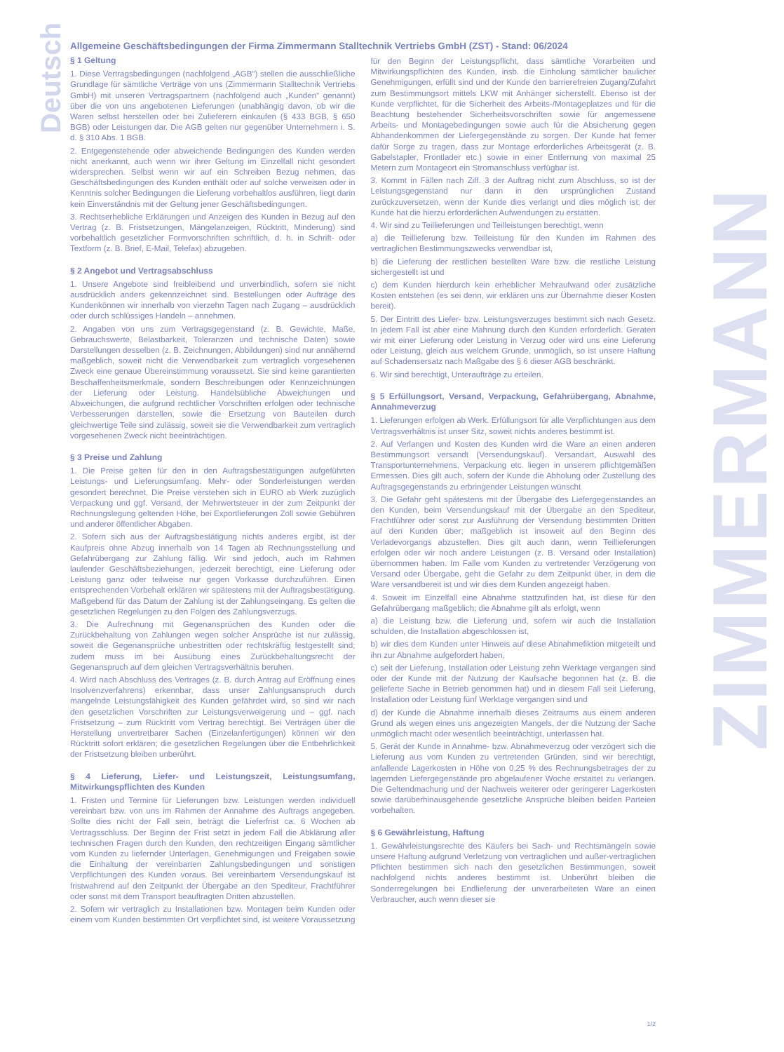Deutsch
ZIMMERMANN
Allgemeine Geschäftsbedingungen der Firma Zimmermann Stalltechnik Vertriebs GmbH (ZST) - Stand: 06/2024
§ 1 Geltung
1. Diese Vertragsbedingungen (nachfolgend „AGB“) stellen die ausschließliche Grundlage für sämtliche Verträge von uns (Zimmermann Stalltechnik Vertriebs GmbH) mit unseren Vertragspartnern (nachfolgend auch „Kunden“ genannt) über die von uns angebotenen Lieferungen (unabhängig davon, ob wir die Waren selbst herstellen oder bei Zulieferern einkaufen (§ 433 BGB, § 650 BGB) oder Leistungen dar. Die AGB gelten nur gegenüber Unternehmern i. S. d. § 310 Abs. 1 BGB.
2. Entgegenstehende oder abweichende Bedingungen des Kunden werden nicht anerkannt, auch wenn wir ihrer Geltung im Einzelfall nicht gesondert widersprechen. Selbst wenn wir auf ein Schreiben Bezug nehmen, das Geschäftsbedingungen des Kunden enthält oder auf solche verweisen oder in Kenntnis solcher Bedingungen die Lieferung vorbehaltlos ausführen, liegt darin kein Einverständnis mit der Geltung jener Geschäftsbedingungen.
3. Rechtserhebliche Erklärungen und Anzeigen des Kunden in Bezug auf den Vertrag (z. B. Fristsetzungen, Mängelanzeigen, Rücktritt, Minderung) sind vorbehaltlich gesetzlicher Formvorschriften schriftlich, d. h. in Schrift- oder Textform (z. B. Brief, E-Mail, Telefax) abzugeben.
§ 2 Angebot und Vertragsabschluss
1. Unsere Angebote sind freibleibend und unverbindlich, sofern sie nicht ausdrücklich anders gekennzeichnet sind. Bestellungen oder Aufträge des Kundenkönnen wir innerhalb von vierzehn Tagen nach Zugang – ausdrücklich oder durch schlüssiges Handeln – annehmen.
2. Angaben von uns zum Vertragsgegenstand (z. B. Gewichte, Maße, Gebrauchswerte, Belastbarkeit, Toleranzen und technische Daten) sowie Darstellungen desselben (z. B. Zeichnungen, Abbildungen) sind nur annähernd maßgeblich, soweit nicht die Verwendbarkeit zum vertraglich vorgesehenen Zweck eine genaue Übereinstimmung voraussetzt. Sie sind keine garantierten Beschaffenheitsmerkmale, sondern Beschreibungen oder Kennzeichnungen der Lieferung oder Leistung. Handelsübliche Abweichungen und Abweichungen, die aufgrund rechtlicher Vorschriften erfolgen oder technische Verbesserungen darstellen, sowie die Ersetzung von Bauteilen durch gleichwertige Teile sind zulässig, soweit sie die Verwendbarkeit zum vertraglich vorgesehenen Zweck nicht beeinträchtigen.
§ 3 Preise und Zahlung
1. Die Preise gelten für den in den Auftragsbestätigungen aufgeführten Leistungs- und Lieferungsumfang. Mehr- oder Sonderleistungen werden gesondert berechnet. Die Preise verstehen sich in EURO ab Werk zuzüglich Verpackung und ggf. Versand, der Mehrwertsteuer in der zum Zeitpunkt der Rechnungslegung geltenden Höhe, bei Exportlieferungen Zoll sowie Gebühren und anderer öffentlicher Abgaben.
2. Sofern sich aus der Auftragsbestätigung nichts anderes ergibt, ist der Kaufpreis ohne Abzug innerhalb von 14 Tagen ab Rechnungsstellung und Gefahrübergang zur Zahlung fällig. Wir sind jedoch, auch im Rahmen laufender Geschäftsbeziehungen, jederzeit berechtigt, eine Lieferung oder Leistung ganz oder teilweise nur gegen Vorkasse durchzuführen. Einen entsprechenden Vorbehalt erklären wir spätestens mit der Auftragsbestätigung. Maßgebend für das Datum der Zahlung ist der Zahlungseingang. Es gelten die gesetzlichen Regelungen zu den Folgen des Zahlungsverzugs.
3. Die Aufrechnung mit Gegenansprüchen des Kunden oder die Zurückbehaltung von Zahlungen wegen solcher Ansprüche ist nur zulässig, soweit die Gegenansprüche unbestritten oder rechtskräftig festgestellt sind; zudem muss im bei Ausübung eines Zurückbehaltungsrecht der Gegenanspruch auf dem gleichen Vertragsverhältnis beruhen.
4. Wird nach Abschluss des Vertrages (z. B. durch Antrag auf Eröffnung eines Insolvenzverfahrens) erkennbar, dass unser Zahlungsanspruch durch mangelnde Leistungsfähigkeit des Kunden gefährdet wird, so sind wir nach den gesetzlichen Vorschriften zur Leistungsverweigerung und – ggf. nach Fristsetzung – zum Rücktritt vom Vertrag berechtigt. Bei Verträgen über die Herstellung unvertretbarer Sachen (Einzelanfertigungen) können wir den Rücktritt sofort erklären; die gesetzlichen Regelungen über die Entbehrlichkeit der Fristsetzung bleiben unberührt.
§ 4 Lieferung, Liefer- und Leistungszeit, Leistungsumfang, Mitwirkungspflichten des Kunden
1. Fristen und Termine für Lieferungen bzw. Leistungen werden individuell vereinbart bzw. von uns im Rahmen der Annahme des Auftrags angegeben. Sollte dies nicht der Fall sein, beträgt die Lieferfrist ca. 6 Wochen ab Vertragsschluss. Der Beginn der Frist setzt in jedem Fall die Abklärung aller technischen Fragen durch den Kunden, den rechtzeitigen Eingang sämtlicher vom Kunden zu liefernder Unterlagen, Genehmigungen und Freigaben sowie die Einhaltung der vereinbarten Zahlungsbedingungen und sonstigen Verpflichtungen des Kunden voraus. Bei vereinbartem Versendungskauf ist fristwahrend auf den Zeitpunkt der Übergabe an den Spediteur, Frachtführer oder sonst mit dem Transport beauftragten Dritten abzustellen.
2. Sofern wir vertraglich zu Installationen bzw. Montagen beim Kunden oder einem vom Kunden bestimmten Ort verpflichtet sind, ist weitere Voraussetzung für den Beginn der Leistungspflicht, dass sämtliche Vorarbeiten und Mitwirkungspflichten des Kunden, insb. die Einholung sämtlicher baulicher Genehmigungen, erfüllt sind und der Kunde den barrierefreien Zugang/Zufahrt zum Bestimmungsort mittels LKW mit Anhänger sicherstellt. Ebenso ist der Kunde verpflichtet, für die Sicherheit des Arbeits-/Montageplatzes und für die Beachtung bestehender Sicherheitsvorschriften sowie für angemessene Arbeits- und Montagebedingungen sowie auch für die Absicherung gegen Abhandenkommen der Liefergegenstände zu sorgen. Der Kunde hat ferner dafür Sorge zu tragen, dass zur Montage erforderliches Arbeitsgerät (z. B. Gabelstapler, Frontlader etc.) sowie in einer Entfernung von maximal 25 Metern zum Montageort ein Stromanschluss verfügbar ist.
3. Kommt in Fällen nach Ziff. 3 der Auftrag nicht zum Abschluss, so ist der Leistungsgegenstand nur dann in den ursprünglichen Zustand zurückzuversetzen, wenn der Kunde dies verlangt und dies möglich ist; der Kunde hat die hierzu erforderlichen Aufwendungen zu erstatten.
4. Wir sind zu Teillieferungen und Teilleistungen berechtigt, wenn
a) die Teillieferung bzw. Teilleistung für den Kunden im Rahmen des vertraglichen Bestimmungszwecks verwendbar ist,
b) die Lieferung der restlichen bestellten Ware bzw. die restliche Leistung sichergestellt ist und
c) dem Kunden hierdurch kein erheblicher Mehraufwand oder zusätzliche Kosten entstehen (es sei denn, wir erklären uns zur Übernahme dieser Kosten bereit).
5. Der Eintritt des Liefer- bzw. Leistungsverzuges bestimmt sich nach Gesetz. In jedem Fall ist aber eine Mahnung durch den Kunden erforderlich. Geraten wir mit einer Lieferung oder Leistung in Verzug oder wird uns eine Lieferung oder Leistung, gleich aus welchem Grunde, unmöglich, so ist unsere Haftung auf Schadensersatz nach Maßgabe des § 6 dieser AGB beschränkt.
6. Wir sind berechtigt, Unteraufträge zu erteilen.
§ 5 Erfüllungsort, Versand, Verpackung, Gefahrübergang, Abnahme, Annahmeverzug
1. Lieferungen erfolgen ab Werk. Erfüllungsort für alle Verpflichtungen aus dem Vertragsverhältnis ist unser Sitz, soweit nichts anderes bestimmt ist.
2. Auf Verlangen und Kosten des Kunden wird die Ware an einen anderen Bestimmungsort versandt (Versendungskauf). Versandart, Auswahl des Transportunternehmens, Verpackung etc. liegen in unserem pflichtgemäßen Ermessen. Dies gilt auch, sofern der Kunde die Abholung oder Zustellung des Auftragsgegenstands zu erbringender Leistungen wünscht
3. Die Gefahr geht spätestens mit der Übergabe des Liefergegenstandes an den Kunden, beim Versendungskauf mit der Übergabe an den Spediteur, Frachtführer oder sonst zur Ausführung der Versendung bestimmten Dritten auf den Kunden über; maßgeblich ist insoweit auf den Beginn des Verladevorgangs abzustellen. Dies gilt auch dann, wenn Teillieferungen erfolgen oder wir noch andere Leistungen (z. B. Versand oder Installation) übernommen haben. Im Falle vom Kunden zu vertretender Verzögerung von Versand oder Übergabe, geht die Gefahr zu dem Zeitpunkt über, in dem die Ware versandbereit ist und wir dies dem Kunden angezeigt haben.
4. Soweit im Einzelfall eine Abnahme stattzufinden hat, ist diese für den Gefahrübergang maßgeblich; die Abnahme gilt als erfolgt, wenn
a) die Leistung bzw. die Lieferung und, sofern wir auch die Installation schulden, die Installation abgeschlossen ist,
b) wir dies dem Kunden unter Hinweis auf diese Abnahmefiktion mitgeteilt und ihn zur Abnahme aufgefordert haben,
c) seit der Lieferung, Installation oder Leistung zehn Werktage vergangen sind oder der Kunde mit der Nutzung der Kaufsache begonnen hat (z. B. die gelieferte Sache in Betrieb genommen hat) und in diesem Fall seit Lieferung, Installation oder Leistung fünf Werktage vergangen sind und
d) der Kunde die Abnahme innerhalb dieses Zeitraums aus einem anderen Grund als wegen eines uns angezeigten Mangels, der die Nutzung der Sache unmöglich macht oder wesentlich beeinträchtigt, unterlassen hat.
5. Gerät der Kunde in Annahme- bzw. Abnahmeverzug oder verzögert sich die Lieferung aus vom Kunden zu vertretenden Gründen, sind wir berechtigt, anfallende Lagerkosten in Höhe von 0,25 % des Rechnungsbetrages der zu lagernden Liefergegenstände pro abgelaufener Woche erstattet zu verlangen. Die Geltendmachung und der Nachweis weiterer oder geringerer Lagerkosten sowie darüberhinausgehende gesetzliche Ansprüche bleiben beiden Parteien vorbehalten.
§ 6 Gewährleistung, Haftung
1. Gewährleistungsrechte des Käufers bei Sach- und Rechtsmängeln sowie unsere Haftung aufgrund Verletzung von vertraglichen und außer-vertraglichen Pflichten bestimmen sich nach den gesetzlichen Bestimmungen, soweit nachfolgend nichts anderes bestimmt ist. Unberührt bleiben die Sonderregelungen bei Endlieferung der unverarbeiteten Ware an einen Verbraucher, auch wenn dieser sie
1/2